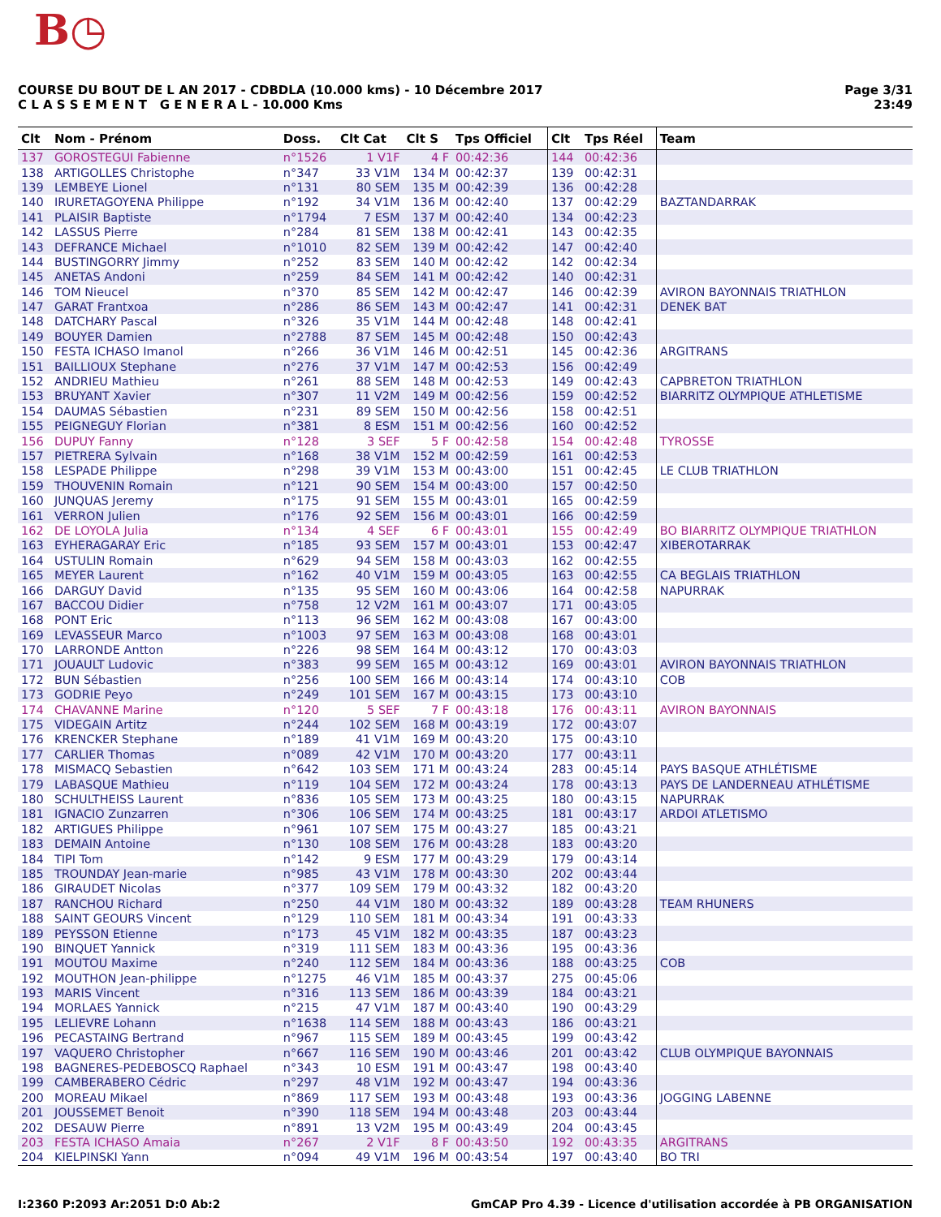B◷
Page 3/31
23:49
COURSE DU BOUT DE L AN 2017 - CDBDLA (10.000 kms) - 10 Décembre 2017
C L A S S E M E N T G E N E R A L - 10.000 Kms
| Clt | Nom - Prénom | Doss. | Clt Cat | Clt S | Tps Officiel | Clt | Tps Réel | Team |
| --- | --- | --- | --- | --- | --- | --- | --- | --- |
| 137 | GOROSTEGUI Fabienne | n°1526 | 1 V1F | 4 F | 00:42:36 | 144 | 00:42:36 | |
| 138 | ARTIGOLLES Christophe | n°347 | 33 V1M | 134 M | 00:42:37 | 139 | 00:42:31 | |
| 139 | LEMBEYE Lionel | n°131 | 80 SEM | 135 M | 00:42:39 | 136 | 00:42:28 | |
| 140 | IRURETAGOYENA Philippe | n°192 | 34 V1M | 136 M | 00:42:40 | 137 | 00:42:29 | BAZTANDARRAK |
| 141 | PLAISIR Baptiste | n°1794 | 7 ESM | 137 M | 00:42:40 | 134 | 00:42:23 | |
| 142 | LASSUS Pierre | n°284 | 81 SEM | 138 M | 00:42:41 | 143 | 00:42:35 | |
| 143 | DEFRANCE Michael | n°1010 | 82 SEM | 139 M | 00:42:42 | 147 | 00:42:40 | |
| 144 | BUSTINGORRY Jimmy | n°252 | 83 SEM | 140 M | 00:42:42 | 142 | 00:42:34 | |
| 145 | ANETAS Andoni | n°259 | 84 SEM | 141 M | 00:42:42 | 140 | 00:42:31 | |
| 146 | TOM Nieucel | n°370 | 85 SEM | 142 M | 00:42:47 | 146 | 00:42:39 | AVIRON BAYONNAIS TRIATHLON |
| 147 | GARAT Frantxoa | n°286 | 86 SEM | 143 M | 00:42:47 | 141 | 00:42:31 | DENEK BAT |
| 148 | DATCHARY Pascal | n°326 | 35 V1M | 144 M | 00:42:48 | 148 | 00:42:41 | |
| 149 | BOUYER Damien | n°2788 | 87 SEM | 145 M | 00:42:48 | 150 | 00:42:43 | |
| 150 | FESTA ICHASO Imanol | n°266 | 36 V1M | 146 M | 00:42:51 | 145 | 00:42:36 | ARGITRANS |
| 151 | BAILLIOUX Stephane | n°276 | 37 V1M | 147 M | 00:42:53 | 156 | 00:42:49 | |
| 152 | ANDRIEU Mathieu | n°261 | 88 SEM | 148 M | 00:42:53 | 149 | 00:42:43 | CAPBRETON TRIATHLON |
| 153 | BRUYANT Xavier | n°307 | 11 V2M | 149 M | 00:42:56 | 159 | 00:42:52 | BIARRITZ OLYMPIQUE ATHLETISME |
| 154 | DAUMAS Sébastien | n°231 | 89 SEM | 150 M | 00:42:56 | 158 | 00:42:51 | |
| 155 | PEIGNEGUY Florian | n°381 | 8 ESM | 151 M | 00:42:56 | 160 | 00:42:52 | |
| 156 | DUPUY Fanny | n°128 | 3 SEF | 5 F | 00:42:58 | 154 | 00:42:48 | TYROSSE |
| 157 | PIETRERA Sylvain | n°168 | 38 V1M | 152 M | 00:42:59 | 161 | 00:42:53 | |
| 158 | LESPADE Philippe | n°298 | 39 V1M | 153 M | 00:43:00 | 151 | 00:42:45 | LE CLUB TRIATHLON |
| 159 | THOUVENIN Romain | n°121 | 90 SEM | 154 M | 00:43:00 | 157 | 00:42:50 | |
| 160 | JUNQUAS Jeremy | n°175 | 91 SEM | 155 M | 00:43:01 | 165 | 00:42:59 | |
| 161 | VERRON Julien | n°176 | 92 SEM | 156 M | 00:43:01 | 166 | 00:42:59 | |
| 162 | DE LOYOLA Julia | n°134 | 4 SEF | 6 F | 00:43:01 | 155 | 00:42:49 | BO BIARRITZ OLYMPIQUE TRIATHLON |
| 163 | EYHERAGARAY Eric | n°185 | 93 SEM | 157 M | 00:43:01 | 153 | 00:42:47 | XIBEROTARRAK |
| 164 | USTULIN Romain | n°629 | 94 SEM | 158 M | 00:43:03 | 162 | 00:42:55 | |
| 165 | MEYER Laurent | n°162 | 40 V1M | 159 M | 00:43:05 | 163 | 00:42:55 | CA BEGLAIS TRIATHLON |
| 166 | DARGUY David | n°135 | 95 SEM | 160 M | 00:43:06 | 164 | 00:42:58 | NAPURRAK |
| 167 | BACCOU Didier | n°758 | 12 V2M | 161 M | 00:43:07 | 171 | 00:43:05 | |
| 168 | PONT Eric | n°113 | 96 SEM | 162 M | 00:43:08 | 167 | 00:43:00 | |
| 169 | LEVASSEUR Marco | n°1003 | 97 SEM | 163 M | 00:43:08 | 168 | 00:43:01 | |
| 170 | LARRONDE Antton | n°226 | 98 SEM | 164 M | 00:43:12 | 170 | 00:43:03 | |
| 171 | JOUAULT Ludovic | n°383 | 99 SEM | 165 M | 00:43:12 | 169 | 00:43:01 | AVIRON BAYONNAIS TRIATHLON |
| 172 | BUN Sébastien | n°256 | 100 SEM | 166 M | 00:43:14 | 174 | 00:43:10 | COB |
| 173 | GODRIE Peyo | n°249 | 101 SEM | 167 M | 00:43:15 | 173 | 00:43:10 | |
| 174 | CHAVANNE Marine | n°120 | 5 SEF | 7 F | 00:43:18 | 176 | 00:43:11 | AVIRON BAYONNAIS |
| 175 | VIDEGAIN Artitz | n°244 | 102 SEM | 168 M | 00:43:19 | 172 | 00:43:07 | |
| 176 | KRENCKER Stephane | n°189 | 41 V1M | 169 M | 00:43:20 | 175 | 00:43:10 | |
| 177 | CARLIER Thomas | n°089 | 42 V1M | 170 M | 00:43:20 | 177 | 00:43:11 | |
| 178 | MISMACQ Sebastien | n°642 | 103 SEM | 171 M | 00:43:24 | 283 | 00:45:14 | PAYS BASQUE ATHLÉTISME |
| 179 | LABASQUE Mathieu | n°119 | 104 SEM | 172 M | 00:43:24 | 178 | 00:43:13 | PAYS DE LANDERNEAU ATHLÉTISME |
| 180 | SCHULTHEISS Laurent | n°836 | 105 SEM | 173 M | 00:43:25 | 180 | 00:43:15 | NAPURRAK |
| 181 | IGNACIO Zunzarren | n°306 | 106 SEM | 174 M | 00:43:25 | 181 | 00:43:17 | ARDOI ATLETISMO |
| 182 | ARTIGUES Philippe | n°961 | 107 SEM | 175 M | 00:43:27 | 185 | 00:43:21 | |
| 183 | DEMAIN Antoine | n°130 | 108 SEM | 176 M | 00:43:28 | 183 | 00:43:20 | |
| 184 | TIPI Tom | n°142 | 9 ESM | 177 M | 00:43:29 | 179 | 00:43:14 | |
| 185 | TROUNDAY Jean-marie | n°985 | 43 V1M | 178 M | 00:43:30 | 202 | 00:43:44 | |
| 186 | GIRAUDET Nicolas | n°377 | 109 SEM | 179 M | 00:43:32 | 182 | 00:43:20 | |
| 187 | RANCHOU Richard | n°250 | 44 V1M | 180 M | 00:43:32 | 189 | 00:43:28 | TEAM RHUNERS |
| 188 | SAINT GEOURS Vincent | n°129 | 110 SEM | 181 M | 00:43:34 | 191 | 00:43:33 | |
| 189 | PEYSSON Etienne | n°173 | 45 V1M | 182 M | 00:43:35 | 187 | 00:43:23 | |
| 190 | BINQUET Yannick | n°319 | 111 SEM | 183 M | 00:43:36 | 195 | 00:43:36 | |
| 191 | MOUTOU Maxime | n°240 | 112 SEM | 184 M | 00:43:36 | 188 | 00:43:25 | COB |
| 192 | MOUTHON Jean-philippe | n°1275 | 46 V1M | 185 M | 00:43:37 | 275 | 00:45:06 | |
| 193 | MARIS Vincent | n°316 | 113 SEM | 186 M | 00:43:39 | 184 | 00:43:21 | |
| 194 | MORLAES Yannick | n°215 | 47 V1M | 187 M | 00:43:40 | 190 | 00:43:29 | |
| 195 | LELIEVRE Lohann | n°1638 | 114 SEM | 188 M | 00:43:43 | 186 | 00:43:21 | |
| 196 | PECASTAING Bertrand | n°967 | 115 SEM | 189 M | 00:43:45 | 199 | 00:43:42 | |
| 197 | VAQUERO Christopher | n°667 | 116 SEM | 190 M | 00:43:46 | 201 | 00:43:42 | CLUB OLYMPIQUE BAYONNAIS |
| 198 | BAGNERES-PEDEBOSCQ Raphael | n°343 | 10 ESM | 191 M | 00:43:47 | 198 | 00:43:40 | |
| 199 | CAMBERABERO Cédric | n°297 | 48 V1M | 192 M | 00:43:47 | 194 | 00:43:36 | |
| 200 | MOREAU Mikael | n°869 | 117 SEM | 193 M | 00:43:48 | 193 | 00:43:36 | JOGGING LABENNE |
| 201 | JOUSSEMET Benoit | n°390 | 118 SEM | 194 M | 00:43:48 | 203 | 00:43:44 | |
| 202 | DESAUW Pierre | n°891 | 13 V2M | 195 M | 00:43:49 | 204 | 00:43:45 | |
| 203 | FESTA ICHASO Amaia | n°267 | 2 V1F | 8 F | 00:43:50 | 192 | 00:43:35 | ARGITRANS |
| 204 | KIELPINSKI Yann | n°094 | 49 V1M | 196 M | 00:43:54 | 197 | 00:43:40 | BO TRI |
GmCAP Pro 4.39 - Licence d'utilisation accordée à PB ORGANISATION I:2360 P:2093 Ar:2051 D:0 Ab:2